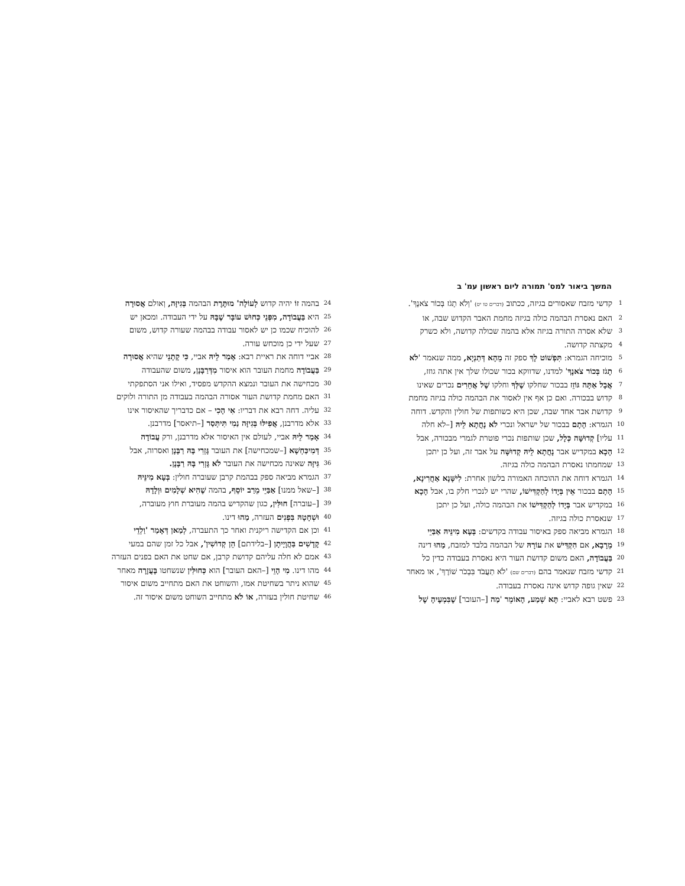המשך ביאור למס' תמורה ליום ראשון עמ' ב
1 קדשי מזבח שאסורים בגיזה, ככתוב (דברים טו יט) 'וְלֹא תָגֹז בְּכוֹר צֹאנֶךָ'.
2 האם נאסרת הבהמה כולה בגיזה מחמת האבר הקדוש שבה, או
3 שלא אסרה התורה בגיזה אלא בהמה שכולה קדושה, ולא כשרק
4 מקצתה קדושה.
5 מוכיחה הגמרא: תִּפְשׁוֹט לָךְ ספק זה מֵהָא דְּתַנְיָא, ממה שנאמר 'לֹא
6 תָגֹז בְּכוֹר צֹאנֶךָ' למדנו, שדווקא בכור שכולו שלך אין אתה גוזז,
7 אֲבָל אַתָּה גּוֹזֵז בבכור שחלקו שֶׁלְּךָ וחלקו שֶׁל אֲחֵרִים נכרים שאינו
8 קדוש בבכורה. ואם כן אף אין לאסור את הבהמה כולה בגיזה מחמת
9 קדושת אבר אחד שבה, שכן היא כשותפות של חולין והקדש. דוחה
10 הגמרא: הָתָם בבכור של ישראל ונכרי לֹא נָחֲתָא לֵיהּ [–לא חלה
11 עליו] קְדוּשָּׁה כְּלָל, שכן שותפות נכרי פוטרת לגמרי מבכורה, אבל
12 הָכָא במקדיש אבר נָחֲתָא לֵיהּ קְדוּשָּׁה על אבר זה, ועל כן יתכן
13 שמחמתו נאסרת הבהמה כולה בגיזה.
14 הגמרא דוחה את ההוכחה האמורה בלשון אחרת: לִישָּׁנָא אַחֲרִינָא,
15 הָתָם בבכור אֵין בְּיָדוֹ לְהַקְדִּישׁוֹ, שהרי יש לנכרי חלק בו, אבל הָכָא
16 במקדיש אבר בְּיָדוֹ לְהַקְדִּישׁוֹ את הבהמה כולה, ועל כן יתכן
17 שנאסרת כולה בגיזה.
18 הגמרא מביאה ספק באיסור עבודה בקדשים: בְּעָא מִינֵּיהּ אַבַּיֵי
19 מֵרָבָא, אם הִקְדִּישׁ את עוֹרָהּ של הבהמה בלבד למזבח, מַהוּ דינה
20 בַּעֲבוֹדָה, האם משום קדושת העור היא נאסרת בעבודה כדין כל
21 קדשי מזבח שנאמר בהם (דברים שם) 'לֹא תַעֲבֹד בִּבְכֹר שׁוֹרֶךָ', או מאחר
22 שאין גופה קדוש אינה נאסרת בעבודה.
23 פשט רבא לאביי: תָּא שְׁמַע, הָאוֹמֵר 'מַה [–העובר] שֶׁבִּמְעֶיהָ שֶׁל
24 בהמה זוֹ יהיה קדוש לְעוֹלָה' מוּתֶּרֶת הבהמה בְּגִיזָּה, וְאולם אֲסוּרָה
25 היא בַּעֲבוֹדָה, מִפְּנֵי כְּחוּשׁ עוֹבָּר שֶׁבָּהּ על ידי העבודה. ומכאן יש
26 להוכיח שכמו כן יש לאסור עבודה בבהמה שעורה קדוש, משום
27 שעל ידי כן מוכחש עורה.
28 אביי דוחה את ראיית רבא: אָמַר לֵיהּ אביי, כִּי קָתָנֵי שהיא אֲסוּרָה
29 בַּעֲבוֹדָה מחמת העובר הוא איסור מִדְּרַבָּנָן, משום שהעבודה
30 מכחישה את העובר ונמצא ההקדש מפסיד, ואילו אני הסתפקתי
31 האם מחמת קדושת העור אסורה הבהמה בעבודה מן התורה ולוקים
32 עליה. דחה רבא את דבריו: אִי הָכִי – אם כדבריך שהאיסור אינו
33 אלא מדרבנן, אֲפִילּוּ בְּגִיזָּה נַמִי תִּיתְּסַר [–תיאסר] מדרבנן.
34 אָמַר לֵיהּ אביי, לעולם אין האיסור אלא מדרבנן, ורק עֲבוֹדָה
35 דְּמִיכַּחְשָׁא [–שמכחישה] את העובר גָּזְרִי בָּהּ רַבָּנָן ואסרוה, אבל
36 גִּיזָּה שאינה מכחישה את העובר לֹא גָּזְרִי בָּהּ רַבָּנָן.
37 הגמרא מביאה ספק בבהמת קרבן שעוברה חולין: בְּעָא מִינֵּיהּ
38 [–שאל ממנו] אַבַּיֵי מֵרַב יוֹסֵף, בהמה שֶׁהִיא שְׁלָמִים וּוְלָדָהּ
39 [–עוברה] חוּלִּין, כגון שהקדיש בהמה מעוברת חוץ מעוברה,
40 וּשְׁחָטָהּ בִּפְנִים העזרה, מַהוּ דינו.
41 וכן אם הקדישה ריקנית ואחר כך התעברה, לְמַאן דְּאָמַר 'וַלְדֵי
42 קָדָשִׁים בַּהֲוָיָיתָן [–בלידתם] הֵן קְדוֹשִׁין', אבל כל זמן שהם במעי
43 אמם לא חלה עליהם קדושת קרבן, אם שחט את האם בפנים העזרה
44 מהו דינו. מִי הָוֵי [–האם העובר] הוא כְּחוּלִּין שנשחטו בָּעֲזָרָה מאחר
45 שהוא ניתר בשחיטת אמו, והשוחט את האם מתחייב משום איסור
46 שחיטת חולין בעזרה, אוֹ לֹא מתחייב השוחט משום איסור זה.